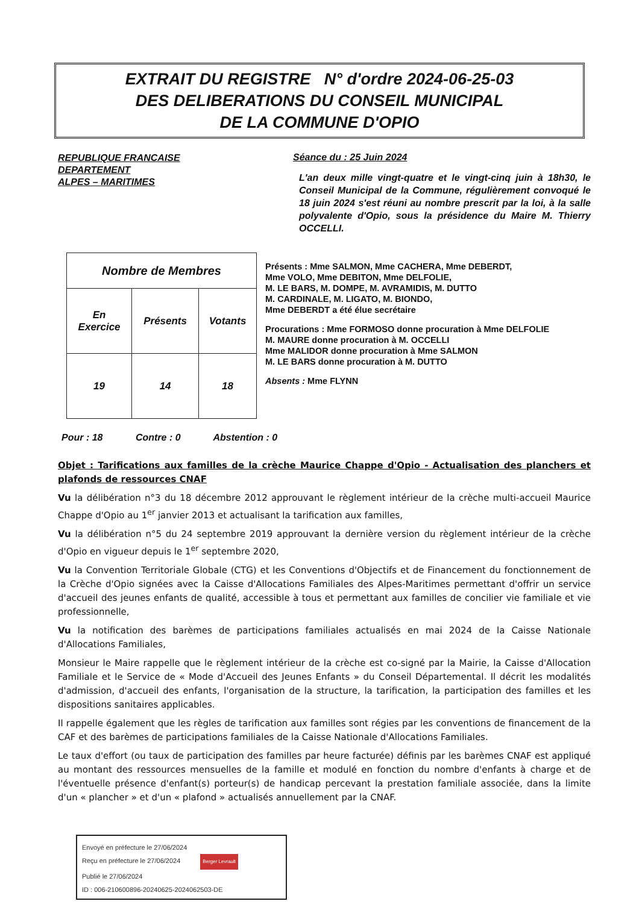EXTRAIT DU REGISTRE N° d'ordre 2024-06-25-03
DES DELIBERATIONS DU CONSEIL MUNICIPAL
DE LA COMMUNE D'OPIO
REPUBLIQUE FRANCAISE
DEPARTEMENT
ALPES – MARITIMES
Séance du : 25 Juin 2024
L'an deux mille vingt-quatre et le vingt-cinq juin à 18h30, le Conseil Municipal de la Commune, régulièrement convoqué le 18 juin 2024 s'est réuni au nombre prescrit par la loi, à la salle polyvalente d'Opio, sous la présidence du Maire M. Thierry OCCELLI.
| Nombre de Membres | | |
| En Exercice | Présents | Votants |
| 19 | 14 | 18 |
Présents : Mme SALMON, Mme CACHERA, Mme DEBERDT,
Mme VOLO, Mme DEBITON, Mme DELFOLIE,
M. LE BARS, M. DOMPE, M. AVRAMIDIS, M. DUTTO
M. CARDINALE, M. LIGATO, M. BIONDO,
Mme DEBERDT a été élue secrétaire
Procurations : Mme FORMOSO donne procuration à Mme DELFOLIE
M. MAURE donne procuration à M. OCCELLI
Mme MALIDOR donne procuration à Mme SALMON
M. LE BARS donne procuration à M. DUTTO
Absents : Mme FLYNN
Pour : 18 Contre : 0 Abstention : 0
Objet : Tarifications aux familles de la crèche Maurice Chappe d'Opio - Actualisation des planchers et plafonds de ressources CNAF
Vu la délibération n°3 du 18 décembre 2012 approuvant le règlement intérieur de la crèche multi-accueil Maurice Chappe d'Opio au 1<sup>er</sup> janvier 2013 et actualisant la tarification aux familles,
Vu la délibération n°5 du 24 septembre 2019 approuvant la dernière version du règlement intérieur de la crèche d'Opio en vigueur depuis le 1<sup>er</sup> septembre 2020,
Vu la Convention Territoriale Globale (CTG) et les Conventions d'Objectifs et de Financement du fonctionnement de la Crèche d'Opio signées avec la Caisse d'Allocations Familiales des Alpes-Maritimes permettant d'offrir un service d'accueil des jeunes enfants de qualité, accessible à tous et permettant aux familles de concilier vie familiale et vie professionnelle,
Vu la notification des barèmes de participations familiales actualisés en mai 2024 de la Caisse Nationale d'Allocations Familiales,
Monsieur le Maire rappelle que le règlement intérieur de la crèche est co-signé par la Mairie, la Caisse d'Allocation Familiale et le Service de « Mode d'Accueil des Jeunes Enfants » du Conseil Départemental. Il décrit les modalités d'admission, d'accueil des enfants, l'organisation de la structure, la tarification, la participation des familles et les dispositions sanitaires applicables.
Il rappelle également que les règles de tarification aux familles sont régies par les conventions de financement de la CAF et des barèmes de participations familiales de la Caisse Nationale d'Allocations Familiales.
Le taux d'effort (ou taux de participation des familles par heure facturée) définis par les barèmes CNAF est appliqué au montant des ressources mensuelles de la famille et modulé en fonction du nombre d'enfants à charge et de l'éventuelle présence d'enfant(s) porteur(s) de handicap percevant la prestation familiale associée, dans la limite d'un « plancher » et d'un « plafond » actualisés annuellement par la CNAF.
Envoyé en préfecture le 27/06/2024
Reçu en préfecture le 27/06/2024 Berger Levrault
Publié le 27/06/2024
ID : 006-210600896-20240625-2024062503-DE